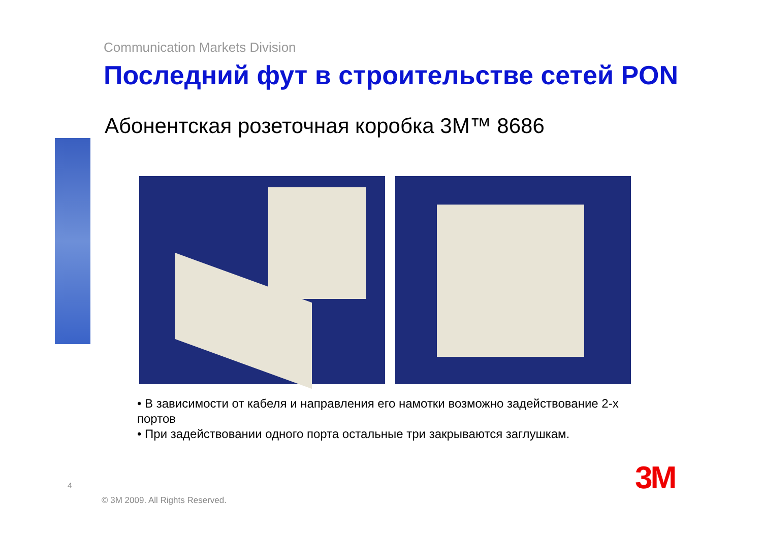Communication Markets Division
Последний фут в строительстве сетей PON
Абонентская розеточная коробка 3M™ 8686
• В зависимости от кабеля и направления его намотки возможно задействование 2-х портов
• При задействовании одного порта остальные три закрываются заглушкам.
4
© 3M 2009. All Rights Reserved.
3M